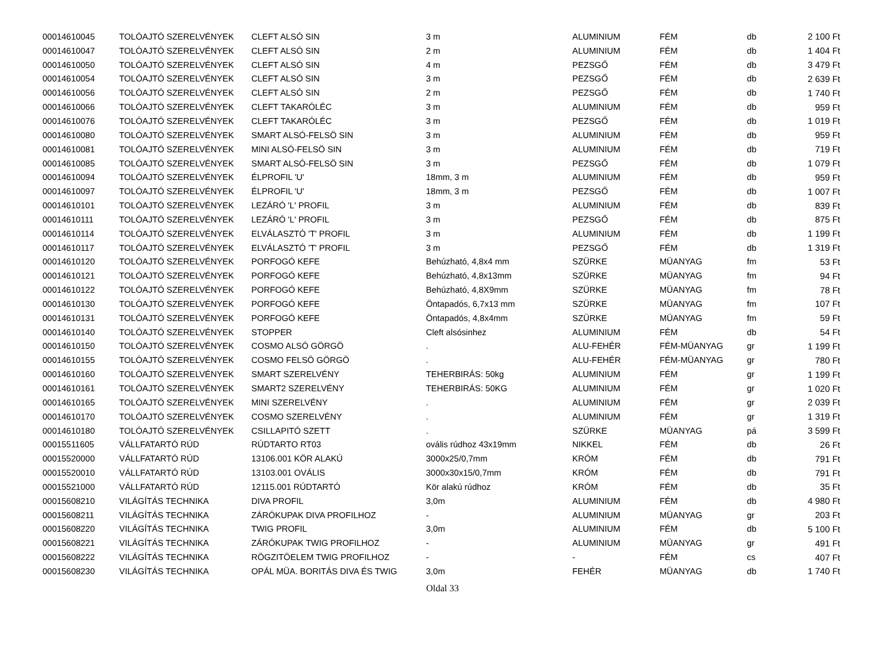| 00014610045 | TOLÓAJTÓ SZERELVÉNYEK | CLEFT ALSÓ SIN | 3 m | ALUMINIUM | FÉM | db | 2 100 Ft |
| 00014610047 | TOLÓAJTÓ SZERELVÉNYEK | CLEFT ALSÓ SIN | 2 m | ALUMINIUM | FÉM | db | 1 404 Ft |
| 00014610050 | TOLÓAJTÓ SZERELVÉNYEK | CLEFT ALSÓ SIN | 4 m | PEZSGŐ | FÉM | db | 3 479 Ft |
| 00014610054 | TOLÓAJTÓ SZERELVÉNYEK | CLEFT ALSÓ SIN | 3 m | PEZSGŐ | FÉM | db | 2 639 Ft |
| 00014610056 | TOLÓAJTÓ SZERELVÉNYEK | CLEFT ALSÓ SIN | 2 m | PEZSGŐ | FÉM | db | 1 740 Ft |
| 00014610066 | TOLÓAJTÓ SZERELVÉNYEK | CLEFT TAKARÓLÉC | 3 m | ALUMINIUM | FÉM | db | 959 Ft |
| 00014610076 | TOLÓAJTÓ SZERELVÉNYEK | CLEFT TAKARÓLÉC | 3 m | PEZSGŐ | FÉM | db | 1 019 Ft |
| 00014610080 | TOLÓAJTÓ SZERELVÉNYEK | SMART ALSÓ-FELSÖ SIN | 3 m | ALUMINIUM | FÉM | db | 959 Ft |
| 00014610081 | TOLÓAJTÓ SZERELVÉNYEK | MINI ALSÓ-FELSÖ SIN | 3 m | ALUMINIUM | FÉM | db | 719 Ft |
| 00014610085 | TOLÓAJTÓ SZERELVÉNYEK | SMART ALSÓ-FELSÖ SIN | 3 m | PEZSGŐ | FÉM | db | 1 079 Ft |
| 00014610094 | TOLÓAJTÓ SZERELVÉNYEK | ÉLPROFIL 'U' | 18mm, 3 m | ALUMINIUM | FÉM | db | 959 Ft |
| 00014610097 | TOLÓAJTÓ SZERELVÉNYEK | ÉLPROFIL 'U' | 18mm, 3 m | PEZSGŐ | FÉM | db | 1 007 Ft |
| 00014610101 | TOLÓAJTÓ SZERELVÉNYEK | LEZÁRÓ 'L' PROFIL | 3 m | ALUMINIUM | FÉM | db | 839 Ft |
| 00014610111 | TOLÓAJTÓ SZERELVÉNYEK | LEZÁRÓ 'L' PROFIL | 3 m | PEZSGŐ | FÉM | db | 875 Ft |
| 00014610114 | TOLÓAJTÓ SZERELVÉNYEK | ELVÁLASZTÓ 'T' PROFIL | 3 m | ALUMINIUM | FÉM | db | 1 199 Ft |
| 00014610117 | TOLÓAJTÓ SZERELVÉNYEK | ELVÁLASZTÓ 'T' PROFIL | 3 m | PEZSGŐ | FÉM | db | 1 319 Ft |
| 00014610120 | TOLÓAJTÓ SZERELVÉNYEK | PORFOGÓ KEFE | Behúzható, 4,8x4 mm | SZÜRKE | MÜANYAG | fm | 53 Ft |
| 00014610121 | TOLÓAJTÓ SZERELVÉNYEK | PORFOGÓ KEFE | Behúzható, 4,8x13mm | SZÜRKE | MÜANYAG | fm | 94 Ft |
| 00014610122 | TOLÓAJTÓ SZERELVÉNYEK | PORFOGÓ KEFE | Behúzható, 4,8X9mm | SZÜRKE | MÜANYAG | fm | 78 Ft |
| 00014610130 | TOLÓAJTÓ SZERELVÉNYEK | PORFOGÓ KEFE | Öntapadós, 6,7x13 mm | SZÜRKE | MÜANYAG | fm | 107 Ft |
| 00014610131 | TOLÓAJTÓ SZERELVÉNYEK | PORFOGÓ KEFE | Öntapadós, 4,8x4mm | SZÜRKE | MÜANYAG | fm | 59 Ft |
| 00014610140 | TOLÓAJTÓ SZERELVÉNYEK | STOPPER | Cleft alsósinhez | ALUMINIUM | FÉM | db | 54 Ft |
| 00014610150 | TOLÓAJTÓ SZERELVÉNYEK | COSMO ALSÓ GÖRGÖ | . | ALU-FEHÉR | FÉM-MÜANYAG | gr | 1 199 Ft |
| 00014610155 | TOLÓAJTÓ SZERELVÉNYEK | COSMO FELSÖ GÖRGÖ | . | ALU-FEHÉR | FÉM-MÜANYAG | gr | 780 Ft |
| 00014610160 | TOLÓAJTÓ SZERELVÉNYEK | SMART SZERELVÉNY | TEHERBIRÁS: 50kg | ALUMINIUM | FÉM | gr | 1 199 Ft |
| 00014610161 | TOLÓAJTÓ SZERELVÉNYEK | SMART2 SZERELVÉNY | TEHERBIRÁS: 50KG | ALUMINIUM | FÉM | gr | 1 020 Ft |
| 00014610165 | TOLÓAJTÓ SZERELVÉNYEK | MINI SZERELVÉNY | . | ALUMINIUM | FÉM | gr | 2 039 Ft |
| 00014610170 | TOLÓAJTÓ SZERELVÉNYEK | COSMO SZERELVÉNY | . | ALUMINIUM | FÉM | gr | 1 319 Ft |
| 00014610180 | TOLÓAJTÓ SZERELVÉNYEK | CSILLAPITÓ SZETT | . | SZÜRKE | MÜANYAG | pá | 3 599 Ft |
| 00015511605 | VÁLLFATARTÓ RÚD | RÚDTARTO RT03 | ovális rúdhoz 43x19mm | NIKKEL | FÉM | db | 26 Ft |
| 00015520000 | VÁLLFATARTÓ RÚD | 13106.001 KÖR ALAKÚ | 3000x25/0,7mm | KRÓM | FÉM | db | 791 Ft |
| 00015520010 | VÁLLFATARTÓ RÚD | 13103.001 OVÁLIS | 3000x30x15/0,7mm | KRÓM | FÉM | db | 791 Ft |
| 00015521000 | VÁLLFATARTÓ RÚD | 12115.001 RÚDTARTÓ | Kör alakú rúdhoz | KRÓM | FÉM | db | 35 Ft |
| 00015608210 | VILÁGÍTÁS TECHNIKA | DIVA PROFIL | 3,0m | ALUMINIUM | FÉM | db | 4 980 Ft |
| 00015608211 | VILÁGÍTÁS TECHNIKA | ZÁRÓKUPAK DIVA PROFILHOZ | - | ALUMINIUM | MÜANYAG | gr | 203 Ft |
| 00015608220 | VILÁGÍTÁS TECHNIKA | TWIG PROFIL | 3,0m | ALUMINIUM | FÉM | db | 5 100 Ft |
| 00015608221 | VILÁGÍTÁS TECHNIKA | ZÁRÓKUPAK TWIG PROFILHOZ | - | ALUMINIUM | MÜANYAG | gr | 491 Ft |
| 00015608222 | VILÁGÍTÁS TECHNIKA | RÖGZITÖELEM TWIG PROFILHOZ | - | - | FÉM | cs | 407 Ft |
| 00015608230 | VILÁGÍTÁS TECHNIKA | OPÁL MÜA. BORITÁS DIVA ÉS TWIG | 3,0m | FEHÉR | MÜANYAG | db | 1 740 Ft |
Oldal 33